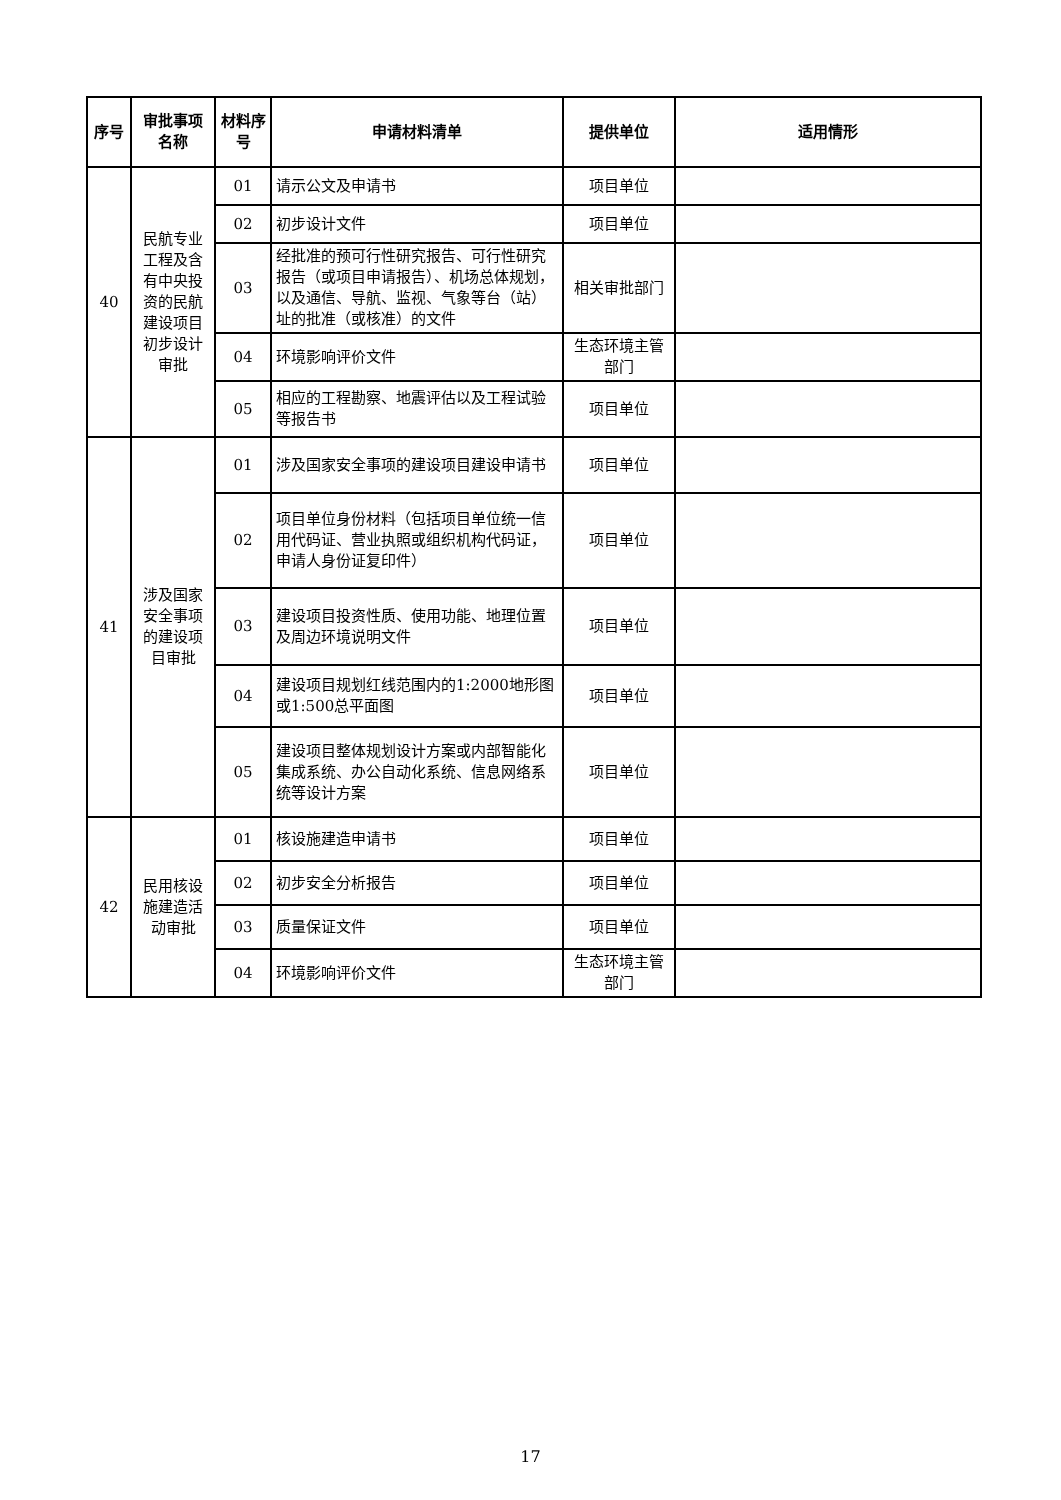| 序号 | 审批事项名称 | 材料序号 | 申请材料清单 | 提供单位 | 适用情形 |
| --- | --- | --- | --- | --- | --- |
| 40 | 民航专业工程及含有中央投资的民航建设项目初步设计审批 | 01 | 请示公文及申请书 | 项目单位 | |
| | | 02 | 初步设计文件 | 项目单位 | |
| | | 03 | 经批准的预可行性研究报告、可行性研究报告（或项目申请报告）、机场总体规划，以及通信、导航、监视、气象等台（站）址的批准（或核准）的文件 | 相关审批部门 | |
| | | 04 | 环境影响评价文件 | 生态环境主管部门 | |
| | | 05 | 相应的工程勘察、地震评估以及工程试验等报告书 | 项目单位 | |
| 41 | 涉及国家安全事项的建设项目审批 | 01 | 涉及国家安全事项的建设项目建设申请书 | 项目单位 | |
| | | 02 | 项目单位身份材料（包括项目单位统一信用代码证、营业执照或组织机构代码证，申请人身份证复印件） | 项目单位 | |
| | | 03 | 建设项目投资性质、使用功能、地理位置及周边环境说明文件 | 项目单位 | |
| | | 04 | 建设项目规划红线范围内的1:2000地形图或1:500总平面图 | 项目单位 | |
| | | 05 | 建设项目整体规划设计方案或内部智能化集成系统、办公自动化系统、信息网络系统等设计方案 | 项目单位 | |
| 42 | 民用核设施建造活动审批 | 01 | 核设施建造申请书 | 项目单位 | |
| | | 02 | 初步安全分析报告 | 项目单位 | |
| | | 03 | 质量保证文件 | 项目单位 | |
| | | 04 | 环境影响评价文件 | 生态环境主管部门 | |
17